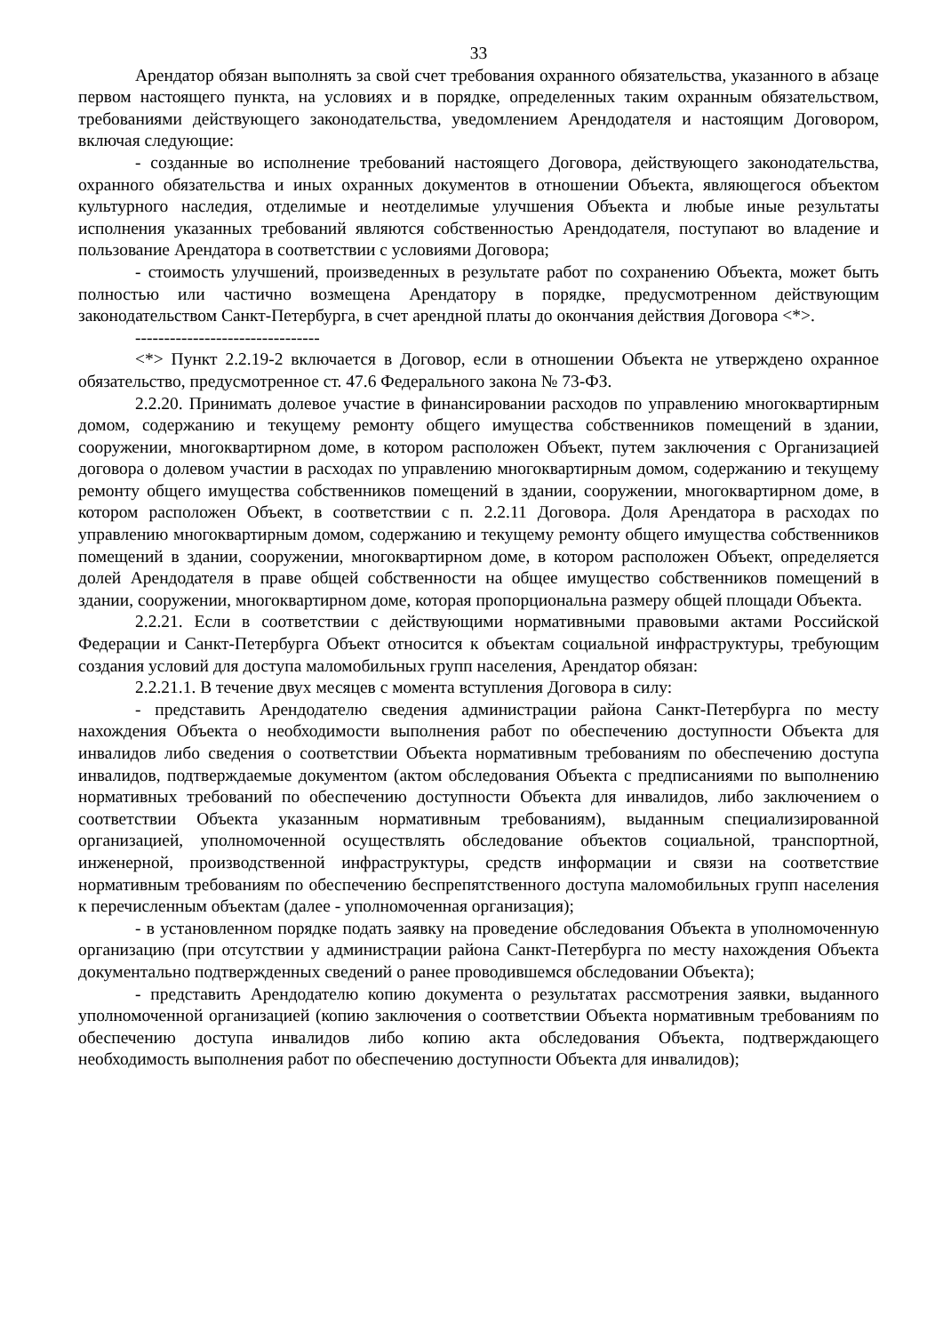33
Арендатор обязан выполнять за свой счет требования охранного обязательства, указанного в абзаце первом настоящего пункта, на условиях и в порядке, определенных таким охранным обязательством, требованиями действующего законодательства, уведомлением Арендодателя и настоящим Договором, включая следующие:
- созданные во исполнение требований настоящего Договора, действующего законодательства, охранного обязательства и иных охранных документов в отношении Объекта, являющегося объектом культурного наследия, отделимые и неотделимые улучшения Объекта и любые иные результаты исполнения указанных требований являются собственностью Арендодателя, поступают во владение и пользование Арендатора в соответствии с условиями Договора;
- стоимость улучшений, произведенных в результате работ по сохранению Объекта, может быть полностью или частично возмещена Арендатору в порядке, предусмотренном действующим законодательством Санкт-Петербурга, в счет арендной платы до окончания действия Договора <*>.
--------------------------------
<*> Пункт 2.2.19-2 включается в Договор, если в отношении Объекта не утверждено охранное обязательство, предусмотренное ст. 47.6 Федерального закона № 73-ФЗ.
2.2.20. Принимать долевое участие в финансировании расходов по управлению многоквартирным домом, содержанию и текущему ремонту общего имущества собственников помещений в здании, сооружении, многоквартирном доме, в котором расположен Объект, путем заключения с Организацией договора о долевом участии в расходах по управлению многоквартирным домом, содержанию и текущему ремонту общего имущества собственников помещений в здании, сооружении, многоквартирном доме, в котором расположен Объект, в соответствии с п. 2.2.11 Договора. Доля Арендатора в расходах по управлению многоквартирным домом, содержанию и текущему ремонту общего имущества собственников помещений в здании, сооружении, многоквартирном доме, в котором расположен Объект, определяется долей Арендодателя в праве общей собственности на общее имущество собственников помещений в здании, сооружении, многоквартирном доме, которая пропорциональна размеру общей площади Объекта.
2.2.21. Если в соответствии с действующими нормативными правовыми актами Российской Федерации и Санкт-Петербурга Объект относится к объектам социальной инфраструктуры, требующим создания условий для доступа маломобильных групп населения, Арендатор обязан:
2.2.21.1. В течение двух месяцев с момента вступления Договора в силу:
- представить Арендодателю сведения администрации района Санкт-Петербурга по месту нахождения Объекта о необходимости выполнения работ по обеспечению доступности Объекта для инвалидов либо сведения о соответствии Объекта нормативным требованиям по обеспечению доступа инвалидов, подтверждаемые документом (актом обследования Объекта с предписаниями по выполнению нормативных требований по обеспечению доступности Объекта для инвалидов, либо заключением о соответствии Объекта указанным нормативным требованиям), выданным специализированной организацией, уполномоченной осуществлять обследование объектов социальной, транспортной, инженерной, производственной инфраструктуры, средств информации и связи на соответствие нормативным требованиям по обеспечению беспрепятственного доступа маломобильных групп населения к перечисленным объектам (далее - уполномоченная организация);
- в установленном порядке подать заявку на проведение обследования Объекта в уполномоченную организацию (при отсутствии у администрации района Санкт-Петербурга по месту нахождения Объекта документально подтвержденных сведений о ранее проводившемся обследовании Объекта);
- представить Арендодателю копию документа о результатах рассмотрения заявки, выданного уполномоченной организацией (копию заключения о соответствии Объекта нормативным требованиям по обеспечению доступа инвалидов либо копию акта обследования Объекта, подтверждающего необходимость выполнения работ по обеспечению доступности Объекта для инвалидов);